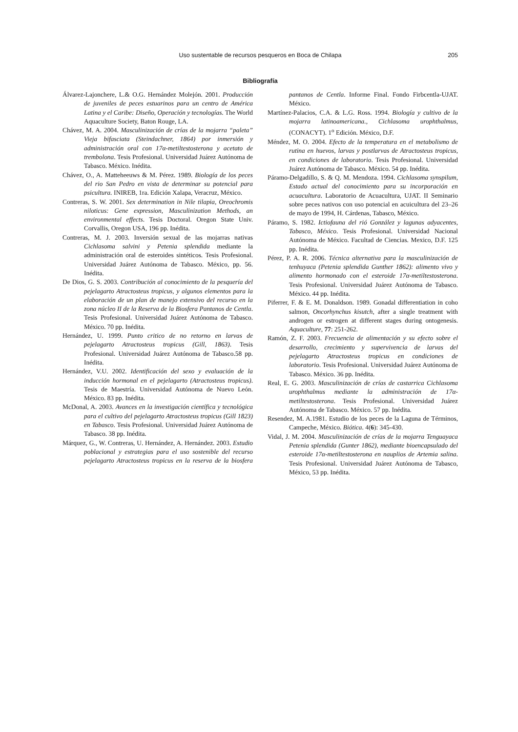Uso sustentable de recursos pesqueros en Boca de Chilapa
205
Bibliografía
Álvarez-Lajonchere, L.& O.G. Hernández Molejón. 2001. Producción de juveniles de peces estuarinos para un centro de América Latina y el Caribe: Diseño, Operación y tecnologías. The World Aquaculture Society, Baton Rouge, LA.
Chávez, M. A. 2004. Masculinización de crías de la mojarra “paleta” Vieja bifasciata (Steindachner, 1864) por inmersión y administración oral con 17α-metiltestosterona y acetato de trembolona. Tesis Profesional. Universidad Juárez Autónoma de Tabasco. México. Inédita.
Chávez, O., A. Matteheeuws & M. Pérez. 1989. Biología de los peces del rio San Pedro en vista de determinar su potencial para psicultura. INIREB, 1ra. Edición Xalapa, Veracruz, México.
Contreras, S. W. 2001. Sex determination in Nile tilapia, Oreochromis niloticus: Gene expression, Masculinization Methods, an environmental effects. Tesis Doctoral. Oregon State Univ. Corvallis, Oregon USA, 196 pp. Inédita.
Contreras, M. J. 2003. Inversión sexual de las mojarras nativas Cichlasoma salvini y Petenia splendida mediante la administración oral de esteroides sintéticos. Tesis Profesional. Universidad Juárez Autónoma de Tabasco. México, pp. 56. Inédita.
De Dios, G. S. 2003. Contribución al conocimiento de la pesquería del pejelagarto Atractosteus tropicus, y algunos elementos para la elaboración de un plan de manejo extensivo del recurso en la zona núcleo II de la Reserva de la Biosfera Pantanos de Centla. Tesis Profesional. Universidad Juárez Autónoma de Tabasco. México. 70 pp. Inédita.
Hernández, U. 1999. Punto critico de no retorno en larvas de pejelagarto Atractosteus tropicus (Gill, 1863). Tesis Profesional. Universidad Juárez Autónoma de Tabasco.58 pp. Inédita.
Hernández, V.U. 2002. Identificación del sexo y evaluación de la inducción hormonal en el pejelagarto (Atractosteus tropicus). Tesis de Maestría. Universidad Autónoma de Nuevo León. México. 83 pp. Inédita.
McDonal, A. 2003. Avances en la investigación científica y tecnológica para el cultivo del pejelagarto Atractosteus tropicus (Gill 1823) en Tabasco. Tesis Profesional. Universidad Juárez Autónoma de Tabasco. 38 pp. Inédita.
Márquez, G., W. Contreras, U. Hernández, A. Hernández. 2003. Estudio poblacional y estrategias para el uso sostenible del recurso pejelagarto Atractosteus tropicus en la reserva de la biosfera pantanos de Centla. Informe Final. Fondo Firbcentla-UJAT. México.
Martínez-Palacios, C.A. & L.G. Ross. 1994. Biología y cultivo de la mojarra latinoamericana., Cichlasoma urophthalmus, (CONACYT). 1<sup>o</sup> Edición. México, D.F.
Méndez, M. O. 2004. Efecto de la temperatura en el metabolismo de rutina en huevos, larvas y postlarvas de Atractosteus tropicus, en condiciones de laboratorio. Tesis Profesional. Universidad Juárez Autónoma de Tabasco. México. 54 pp. Inédita.
Páramo-Delgadillo, S. & Q. M. Mendoza. 1994. Cichlasoma synspilum, Estado actual del conocimiento para su incorporación en acuacultura. Laboratorio de Acuacultura, UJAT. II Seminario sobre peces nativos con uso potencial en acuicultura del 23–26 de mayo de 1994, H. Cárdenas, Tabasco, México.
Páramo, S. 1982. Ictiofauna del rió González y lagunas adyacentes, Tabasco, México. Tesis Profesional. Universidad Nacional Autónoma de México. Facultad de Ciencias. Mexico, D.F. 125 pp. Inédita.
Pérez, P. A. R. 2006. Técnica alternativa para la masculinización de tenhuyaca (Petenia splendida Gunther 1862): alimento vivo y alimento hormonado con el esteroide 17α-metiltestosterona. Tesis Profesional. Universidad Juárez Autónoma de Tabasco. México. 44 pp. Inédita.
Piferrer, F. & E. M. Donaldson. 1989. Gonadal differentiation in coho salmon, Oncorhynchus kisutch, after a single treatment with androgen or estrogen at different stages during ontogenesis. Aquaculture, 77: 251-262.
Ramón, Z. F. 2003. Frecuencia de alimentación y su efecto sobre el desarrollo, crecimiento y supervivencia de larvas del pejelagarto Atractosteus tropicus en condiciones de laboratorio. Tesis Profesional. Universidad Juárez Autónoma de Tabasco. México. 36 pp. Inédita.
Real, E. G. 2003. Masculinización de crías de castarrica Cichlasoma urophthalmus mediante la administración de 17α-metiltestosterona. Tesis Profesional. Universidad Juárez Autónoma de Tabasco. México. 57 pp. Inédita.
Resendez, M. A.1981. Estudio de los peces de la Laguna de Términos, Campeche, México. Biótica. 4(6): 345-430.
Vidal, J. M. 2004. Masculinización de crías de la mojarra Tenguayaca Petenia splendida (Gunter 1862), mediante bioencapsulado del esteroide 17α-metiltestosterona en nauplios de Artemia salina. Tesis Profesional. Universidad Juárez Autónoma de Tabasco, México, 53 pp. Inédita.